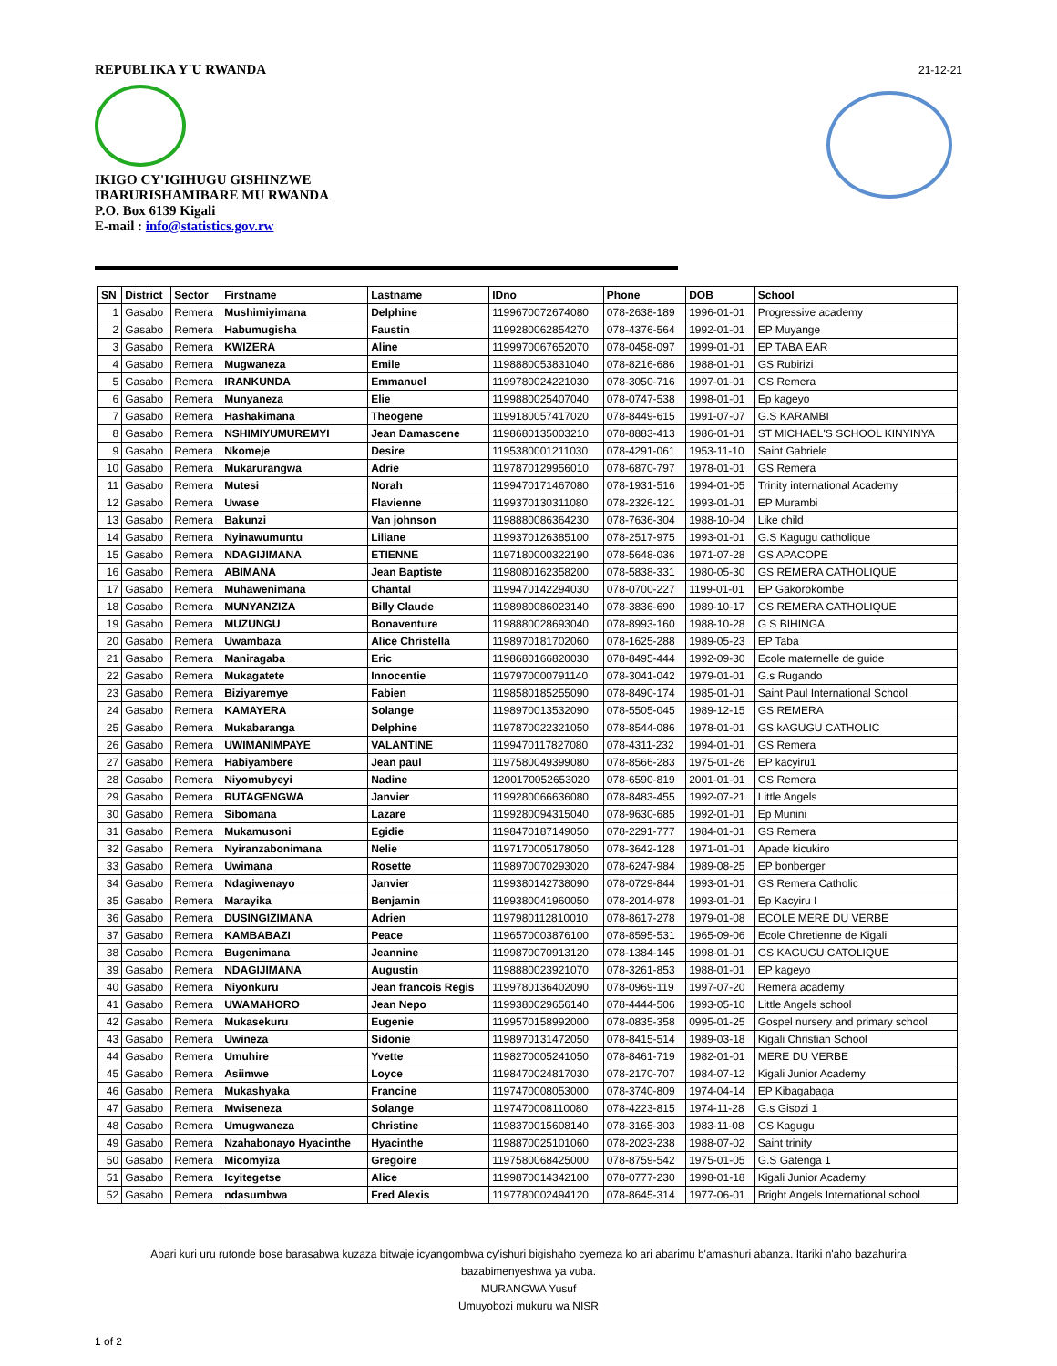21-12-21
REPUBLIKA Y'U RWANDA
IKIGO CY'IGIHUGU GISHINZWE
IBARURISHAMIBARE MU RWANDA
P.O. Box 6139 Kigali
E-mail : info@statistics.gov.rw
| SN | District | Sector | Firstname | Lastname | IDno | Phone | DOB | School |
| --- | --- | --- | --- | --- | --- | --- | --- | --- |
| 1 | Gasabo | Remera | Mushimiyimana | Delphine | 1199670072674080 | 078-2638-189 | 1996-01-01 | Progressive academy |
| 2 | Gasabo | Remera | Habumugisha | Faustin | 1199280062854270 | 078-4376-564 | 1992-01-01 | EP Muyange |
| 3 | Gasabo | Remera | KWIZERA | Aline | 1199970067652070 | 078-0458-097 | 1999-01-01 | EP TABA EAR |
| 4 | Gasabo | Remera | Mugwaneza | Emile | 1198880053831040 | 078-8216-686 | 1988-01-01 | GS Rubirizi |
| 5 | Gasabo | Remera | IRANKUNDA | Emmanuel | 1199780024221030 | 078-3050-716 | 1997-01-01 | GS Remera |
| 6 | Gasabo | Remera | Munyaneza | Elie | 1199880025407040 | 078-0747-538 | 1998-01-01 | Ep kageyo |
| 7 | Gasabo | Remera | Hashakimana | Theogene | 1199180057417020 | 078-8449-615 | 1991-07-07 | G.S KARAMBI |
| 8 | Gasabo | Remera | NSHIMIYUMUREMYI | Jean Damascene | 1198680135003210 | 078-8883-413 | 1986-01-01 | ST MICHAEL'S SCHOOL KINYINYA |
| 9 | Gasabo | Remera | Nkomeje | Desire | 1195380001211030 | 078-4291-061 | 1953-11-10 | Saint Gabriele |
| 10 | Gasabo | Remera | Mukarurangwa | Adrie | 1197870129956010 | 078-6870-797 | 1978-01-01 | GS Remera |
| 11 | Gasabo | Remera | Mutesi | Norah | 1199470171467080 | 078-1931-516 | 1994-01-05 | Trinity international Academy |
| 12 | Gasabo | Remera | Uwase | Flavienne | 1199370130311080 | 078-2326-121 | 1993-01-01 | EP Murambi |
| 13 | Gasabo | Remera | Bakunzi | Van johnson | 1198880086364230 | 078-7636-304 | 1988-10-04 | Like child |
| 14 | Gasabo | Remera | Nyinawumuntu | Liliane | 1199370126385100 | 078-2517-975 | 1993-01-01 | G.S Kagugu catholique |
| 15 | Gasabo | Remera | NDAGIJIMANA | ETIENNE | 1197180000322190 | 078-5648-036 | 1971-07-28 | GS APACOPE |
| 16 | Gasabo | Remera | ABIMANA | Jean Baptiste | 1198080162358200 | 078-5838-331 | 1980-05-30 | GS REMERA CATHOLIQUE |
| 17 | Gasabo | Remera | Muhawenimana | Chantal | 1199470142294030 | 078-0700-227 | 1199-01-01 | EP Gakorokombe |
| 18 | Gasabo | Remera | MUNYANZIZA | Billy Claude | 1198980086023140 | 078-3836-690 | 1989-10-17 | GS REMERA CATHOLIQUE |
| 19 | Gasabo | Remera | MUZUNGU | Bonaventure | 1198880028693040 | 078-8993-160 | 1988-10-28 | G S BIHINGA |
| 20 | Gasabo | Remera | Uwambaza | Alice Christella | 1198970181702060 | 078-1625-288 | 1989-05-23 | EP Taba |
| 21 | Gasabo | Remera | Maniragaba | Eric | 1198680166820030 | 078-8495-444 | 1992-09-30 | Ecole maternelle de guide |
| 22 | Gasabo | Remera | Mukagatete | Innocentie | 1197970000791140 | 078-3041-042 | 1979-01-01 | G.s Rugando |
| 23 | Gasabo | Remera | Biziyaremye | Fabien | 1198580185255090 | 078-8490-174 | 1985-01-01 | Saint Paul International School |
| 24 | Gasabo | Remera | KAMAYERA | Solange | 1198970013532090 | 078-5505-045 | 1989-12-15 | GS REMERA |
| 25 | Gasabo | Remera | Mukabaranga | Delphine | 1197870022321050 | 078-8544-086 | 1978-01-01 | GS kAGUGU CATHOLIC |
| 26 | Gasabo | Remera | UWIMANIMPAYE | VALANTINE | 1199470117827080 | 078-4311-232 | 1994-01-01 | GS Remera |
| 27 | Gasabo | Remera | Habiyambere | Jean paul | 1197580049399080 | 078-8566-283 | 1975-01-26 | EP kacyiru1 |
| 28 | Gasabo | Remera | Niyomubyeyi | Nadine | 1200170052653020 | 078-6590-819 | 2001-01-01 | GS Remera |
| 29 | Gasabo | Remera | RUTAGENGWA | Janvier | 1199280066636080 | 078-8483-455 | 1992-07-21 | Little Angels |
| 30 | Gasabo | Remera | Sibomana | Lazare | 1199280094315040 | 078-9630-685 | 1992-01-01 | Ep Munini |
| 31 | Gasabo | Remera | Mukamusoni | Egidie | 1198470187149050 | 078-2291-777 | 1984-01-01 | GS Remera |
| 32 | Gasabo | Remera | Nyiranzabonimana | Nelie | 1197170005178050 | 078-3642-128 | 1971-01-01 | Apade kicukiro |
| 33 | Gasabo | Remera | Uwimana | Rosette | 1198970070293020 | 078-6247-984 | 1989-08-25 | EP bonberger |
| 34 | Gasabo | Remera | Ndagiwenayo | Janvier | 1199380142738090 | 078-0729-844 | 1993-01-01 | GS Remera Catholic |
| 35 | Gasabo | Remera | Marayika | Benjamin | 1199380041960050 | 078-2014-978 | 1993-01-01 | Ep Kacyiru I |
| 36 | Gasabo | Remera | DUSINGIZIMANA | Adrien | 1197980112810010 | 078-8617-278 | 1979-01-08 | ECOLE MERE DU VERBE |
| 37 | Gasabo | Remera | KAMBABAZI | Peace | 1196570003876100 | 078-8595-531 | 1965-09-06 | Ecole Chretienne de Kigali |
| 38 | Gasabo | Remera | Bugenimana | Jeannine | 1199870070913120 | 078-1384-145 | 1998-01-01 | GS KAGUGU CATOLIQUE |
| 39 | Gasabo | Remera | NDAGIJIMANA | Augustin | 1198880023921070 | 078-3261-853 | 1988-01-01 | EP kageyo |
| 40 | Gasabo | Remera | Niyonkuru | Jean francois Regis | 1199780136402090 | 078-0969-119 | 1997-07-20 | Remera academy |
| 41 | Gasabo | Remera | UWAMAHORO | Jean Nepo | 1199380029656140 | 078-4444-506 | 1993-05-10 | Little Angels school |
| 42 | Gasabo | Remera | Mukasekuru | Eugenie | 1199570158992000 | 078-0835-358 | 0995-01-25 | Gospel nursery and primary school |
| 43 | Gasabo | Remera | Uwineza | Sidonie | 1198970131472050 | 078-8415-514 | 1989-03-18 | Kigali Christian School |
| 44 | Gasabo | Remera | Umuhire | Yvette | 1198270005241050 | 078-8461-719 | 1982-01-01 | MERE DU VERBE |
| 45 | Gasabo | Remera | Asiimwe | Loyce | 1198470024817030 | 078-2170-707 | 1984-07-12 | Kigali Junior Academy |
| 46 | Gasabo | Remera | Mukashyaka | Francine | 1197470008053000 | 078-3740-809 | 1974-04-14 | EP Kibagabaga |
| 47 | Gasabo | Remera | Mwiseneza | Solange | 1197470008110080 | 078-4223-815 | 1974-11-28 | G.s Gisozi 1 |
| 48 | Gasabo | Remera | Umugwaneza | Christine | 1198370015608140 | 078-3165-303 | 1983-11-08 | GS Kagugu |
| 49 | Gasabo | Remera | Nzahabonayo Hyacinthe | Hyacinthe | 1198870025101060 | 078-2023-238 | 1988-07-02 | Saint trinity |
| 50 | Gasabo | Remera | Micomyiza | Gregoire | 1197580068425000 | 078-8759-542 | 1975-01-05 | G.S Gatenga 1 |
| 51 | Gasabo | Remera | Icyitegetse | Alice | 1199870014342100 | 078-0777-230 | 1998-01-18 | Kigali Junior Academy |
| 52 | Gasabo | Remera | ndasumbwa | Fred Alexis | 1197780002494120 | 078-8645-314 | 1977-06-01 | Bright Angels International school |
Abari kuri uru rutonde bose barasabwa kuzaza bitwaje icyangombwa cy'ishuri bigishaho cyemeza ko ari abarimu b'amashuri abanza. Itariki n'aho bazahurira
bazabimenyeshwa ya vuba.
MURANGWA Yusuf
Umuyobozi mukuru wa NISR
1 of 2